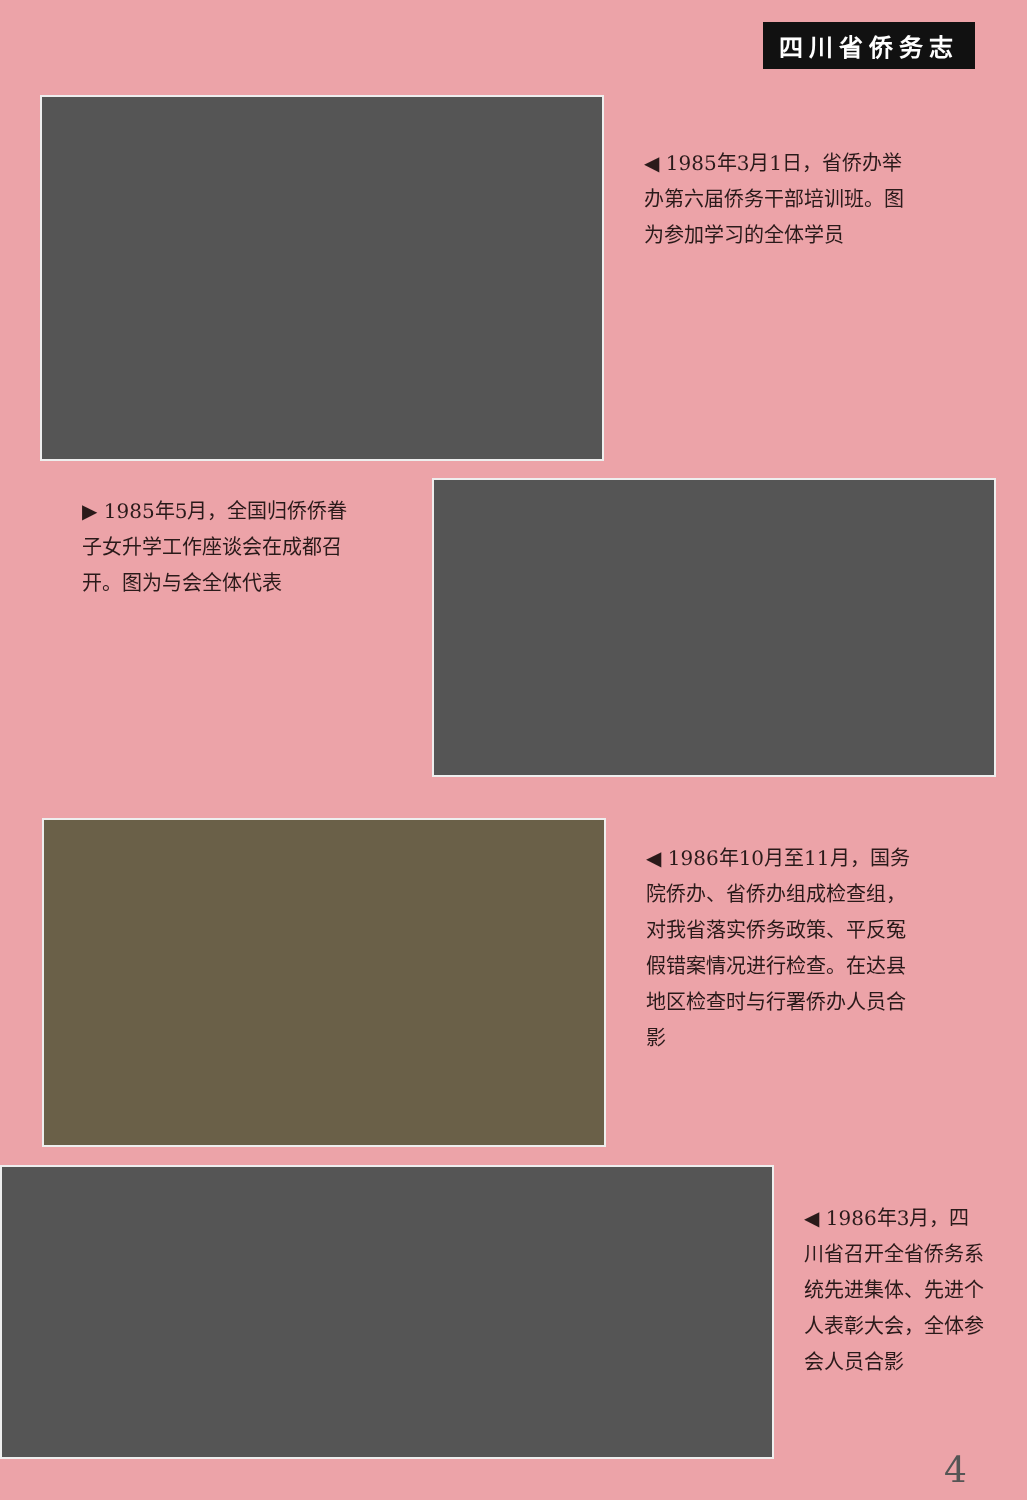四川省侨务志
◀ 1985年3月1日，省侨办举办第六届侨务干部培训班。图为参加学习的全体学员
▶ 1985年5月，全国归侨侨眷子女升学工作座谈会在成都召开。图为与会全体代表
◀ 1986年10月至11月，国务院侨办、省侨办组成检查组，对我省落实侨务政策、平反冤假错案情况进行检查。在达县地区检查时与行署侨办人员合影
◀ 1986年3月，四川省召开全省侨务系统先进集体、先进个人表彰大会，全体参会人员合影
4